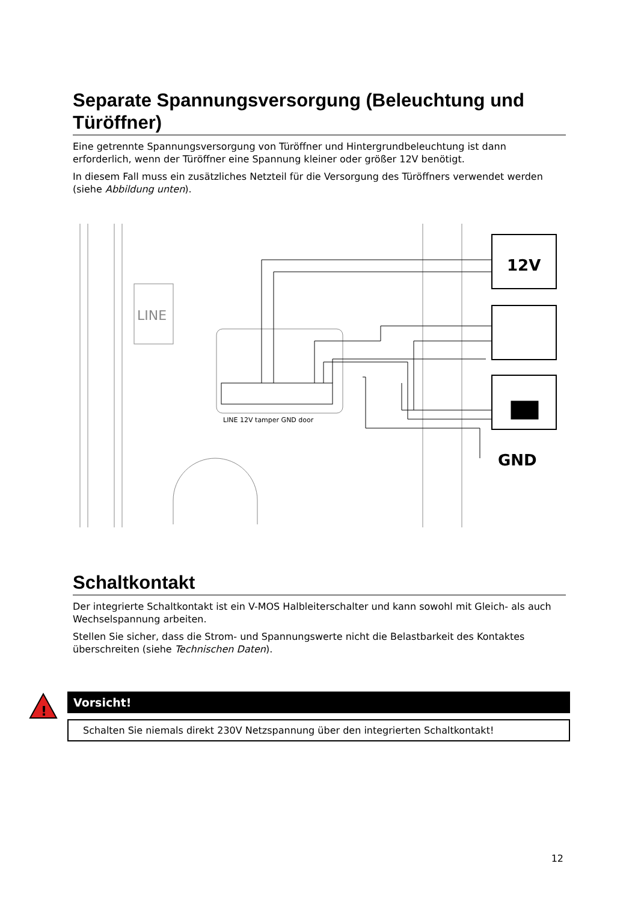Separate Spannungsversorgung (Beleuchtung und Türöffner)
Eine getrennte Spannungsversorgung von Türöffner und Hintergrundbeleuchtung ist dann erforderlich, wenn der Türöffner eine Spannung kleiner oder größer 12V benötigt.
In diesem Fall muss ein zusätzliches Netzteil für die Versorgung des Türöffners verwendet werden (siehe Abbildung unten).
LINE
12V
LINE 12V tamper GND door
GND
Schaltkontakt
Der integrierte Schaltkontakt ist ein V-MOS Halbleiterschalter und kann sowohl mit Gleich- als auch Wechselspannung arbeiten.
Stellen Sie sicher, dass die Strom- und Spannungswerte nicht die Belastbarkeit des Kontaktes überschreiten (siehe Technischen Daten).
!
Vorsicht!
Schalten Sie niemals direkt 230V Netzspannung über den integrierten Schaltkontakt!
12